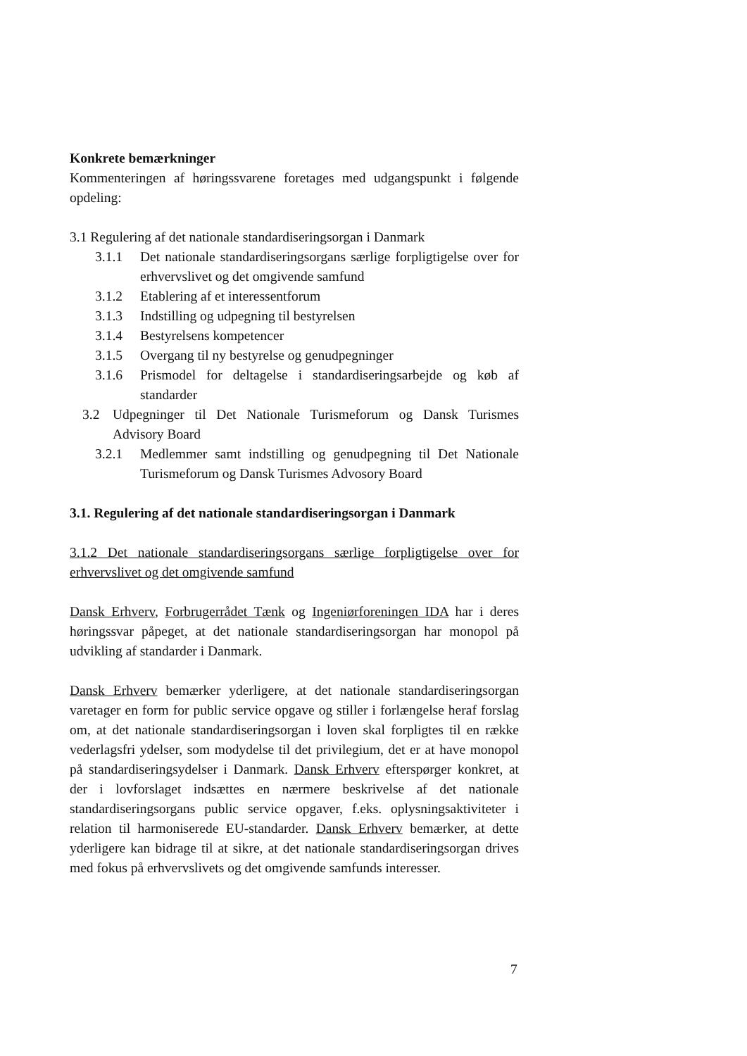Konkrete bemærkninger
Kommenteringen af høringssvarene foretages med udgangspunkt i følgende opdeling:
3.1 Regulering af det nationale standardiseringsorgan i Danmark
3.1.1 Det nationale standardiseringsorgans særlige forpligtigelse over for erhvervslivet og det omgivende samfund
3.1.2 Etablering af et interessentforum
3.1.3 Indstilling og udpegning til bestyrelsen
3.1.4 Bestyrelsens kompetencer
3.1.5 Overgang til ny bestyrelse og genudpegninger
3.1.6 Prismodel for deltagelse i standardiseringsarbejde og køb af standarder
3.2 Udpegninger til Det Nationale Turismeforum og Dansk Turismes Advisory Board
3.2.1 Medlemmer samt indstilling og genudpegning til Det Nationale Turismeforum og Dansk Turismes Advosory Board
3.1. Regulering af det nationale standardiseringsorgan i Danmark
3.1.2 Det nationale standardiseringsorgans særlige forpligtigelse over for erhvervslivet og det omgivende samfund
Dansk Erhverv, Forbrugerrådet Tænk og Ingeniørforeningen IDA har i deres høringssvar påpeget, at det nationale standardiseringsorgan har monopol på udvikling af standarder i Danmark.
Dansk Erhverv bemærker yderligere, at det nationale standardiseringsorgan varetager en form for public service opgave og stiller i forlængelse heraf forslag om, at det nationale standardiseringsorgan i loven skal forpligtes til en række vederlagsfri ydelser, som modydelse til det privilegium, det er at have monopol på standardiseringsydelser i Danmark. Dansk Erhverv efterspørger konkret, at der i lovforslaget indsættes en nærmere beskrivelse af det nationale standardiseringsorgans public service opgaver, f.eks. oplysningsaktiviteter i relation til harmoniserede EU-standarder. Dansk Erhverv bemærker, at dette yderligere kan bidrage til at sikre, at det nationale standardiseringsorgan drives med fokus på erhvervslivets og det omgivende samfunds interesser.
7